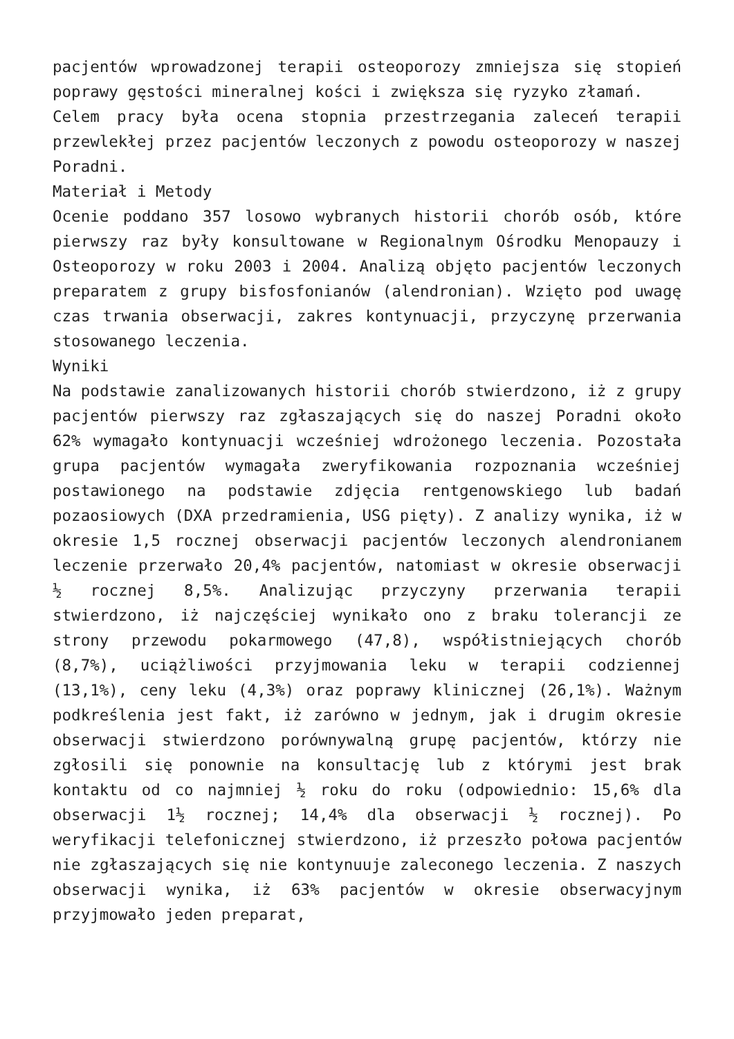pacjentów wprowadzonej terapii osteoporozy zmniejsza się stopień poprawy gęstości mineralnej kości i zwiększa się ryzyko złamań.
Celem pracy była ocena stopnia przestrzegania zaleceń terapii przewlekłej przez pacjentów leczonych z powodu osteoporozy w naszej Poradni.
Materiał i Metody
Ocenie poddano 357 losowo wybranych historii chorób osób, które pierwszy raz były konsultowane w Regionalnym Ośrodku Menopauzy i Osteoporozy w roku 2003 i 2004. Analizą objęto pacjentów leczonych preparatem z grupy bisfosfonianów (alendronian). Wzięto pod uwagę czas trwania obserwacji, zakres kontynuacji, przyczynę przerwania stosowanego leczenia.
Wyniki
Na podstawie zanalizowanych historii chorób stwierdzono, iż z grupy pacjentów pierwszy raz zgłaszających się do naszej Poradni około 62% wymagało kontynuacji wcześniej wdrożonego leczenia. Pozostała grupa pacjentów wymagała zweryfikowania rozpoznania wcześniej postawionego na podstawie zdjęcia rentgenowskiego lub badań pozaosiowych (DXA przedramienia, USG pięty). Z analizy wynika, iż w okresie 1,5 rocznej obserwacji pacjentów leczonych alendronianem leczenie przerwało 20,4% pacjentów, natomiast w okresie obserwacji ½ rocznej 8,5%. Analizując przyczyny przerwania terapii stwierdzono, iż najczęściej wynikało ono z braku tolerancji ze strony przewodu pokarmowego (47,8), współistniejących chorób (8,7%), uciążliwości przyjmowania leku w terapii codziennej (13,1%), ceny leku (4,3%) oraz poprawy klinicznej (26,1%). Ważnym podkreślenia jest fakt, iż zarówno w jednym, jak i drugim okresie obserwacji stwierdzono porównywalną grupę pacjentów, którzy nie zgłosili się ponownie na konsultację lub z którymi jest brak kontaktu od co najmniej ½ roku do roku (odpowiednio: 15,6% dla obserwacji 1½ rocznej; 14,4% dla obserwacji ½ rocznej). Po weryfikacji telefonicznej stwierdzono, iż przeszło połowa pacjentów nie zgłaszających się nie kontynuuje zaleconego leczenia. Z naszych obserwacji wynika, iż 63% pacjentów w okresie obserwacyjnym przyjmowało jeden preparat,